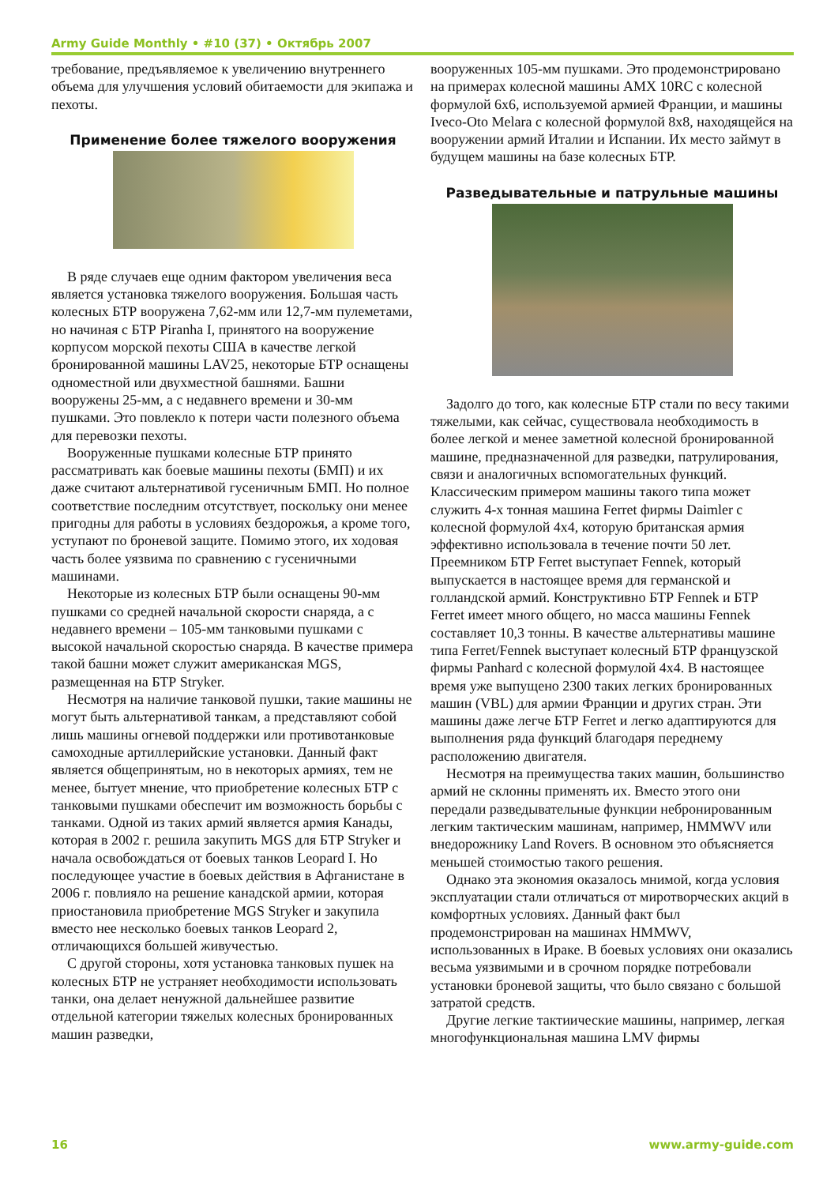Army Guide Monthly • #10 (37) • Октябрь 2007
требование, предъявляемое к увеличению внутреннего объема для улучшения условий обитаемости для экипажа и пехоты.
Применение более тяжелого вооружения
В ряде случаев еще одним фактором увеличения веса является установка тяжелого вооружения. Большая часть колесных БТР вооружена 7,62-мм или 12,7-мм пулеметами, но начиная с БТР Piranha I, принятого на вооружение корпусом морской пехоты США в качестве легкой бронированной машины LAV25, некоторые БТР оснащены одноместной или двухместной башнями. Башни вооружены 25-мм, а с недавнего времени и 30-мм пушками. Это повлекло к потери части полезного объема для перевозки пехоты.
Вооруженные пушками колесные БТР принято рассматривать как боевые машины пехоты (БМП) и их даже считают альтернативой гусеничным БМП. Но полное соответствие последним отсутствует, поскольку они менее пригодны для работы в условиях бездорожья, а кроме того, уступают по броневой защите. Помимо этого, их ходовая часть более уязвима по сравнению с гусеничными машинами.
Некоторые из колесных БТР были оснащены 90-мм пушками со средней начальной скорости снаряда, а с недавнего времени – 105-мм танковыми пушками с высокой начальной скоростью снаряда. В качестве примера такой башни может служит американская MGS, размещенная на БТР Stryker.
Несмотря на наличие танковой пушки, такие машины не могут быть альтернативой танкам, а представляют собой лишь машины огневой поддержки или противотанковые самоходные артиллерийские установки. Данный факт является общепринятым, но в некоторых армиях, тем не менее, бытует мнение, что приобретение колесных БТР с танковыми пушками обеспечит им возможность борьбы с танками. Одной из таких армий является армия Канады, которая в 2002 г. решила закупить MGS для БТР Stryker и начала освобождаться от боевых танков Leopard I. Но последующее участие в боевых действия в Афганистане в 2006 г. повлияло на решение канадской армии, которая приостановила приобретение MGS Stryker и закупила вместо нее несколько боевых танков Leopard 2, отличающихся большей живучестью.
С другой стороны, хотя установка танковых пушек на колесных БТР не устраняет необходимости использовать танки, она делает ненужной дальнейшее развитие отдельной категории тяжелых колесных бронированных машин разведки,
вооруженных 105-мм пушками. Это продемонстрировано на примерах колесной машины AMX 10RC с колесной формулой 6x6, используемой армией Франции, и машины Iveco-Oto Melara с колесной формулой 8x8, находящейся на вооружении армий Италии и Испании. Их место займут в будущем машины на базе колесных БТР.
Разведывательные и патрульные машины
Задолго до того, как колесные БТР стали по весу такими тяжелыми, как сейчас, существовала необходимость в более легкой и менее заметной колесной бронированной машине, предназначенной для разведки, патрулирования, связи и аналогичных вспомогательных функций. Классическим примером машины такого типа может служить 4-х тонная машина Ferret фирмы Daimler с колесной формулой 4x4, которую британская армия эффективно использовала в течение почти 50 лет. Преемником БТР Ferret выступает Fennek, который выпускается в настоящее время для германской и голландской армий. Конструктивно БТР Fennek и БТР Ferret имеет много общего, но масса машины Fennek составляет 10,3 тонны. В качестве альтернативы машине типа Ferret/Fennek выступает колесный БТР французской фирмы Panhard с колесной формулой 4x4. В настоящее время уже выпущено 2300 таких легких бронированных машин (VBL) для армии Франции и других стран. Эти машины даже легче БТР Ferret и легко адаптируются для выполнения ряда функций благодаря переднему расположению двигателя.
Несмотря на преимущества таких машин, большинство армий не склонны применять их. Вместо этого они передали разведывательные функции небронированным легким тактическим машинам, например, HMMWV или внедорожнику Land Rovers. В основном это объясняется меньшей стоимостью такого решения.
Однако эта экономия оказалось мнимой, когда условия эксплуатации стали отличаться от миротворческих акций в комфортных условиях. Данный факт был продемонстрирован на машинах HMMWV, использованных в Ираке. В боевых условиях они оказались весьма уязвимыми и в срочном порядке потребовали установки броневой защиты, что было связано с большой затратой средств.
Другие легкие тактиические машины, например, легкая многофункциональная машина LMV фирмы
16 www.army-guide.com